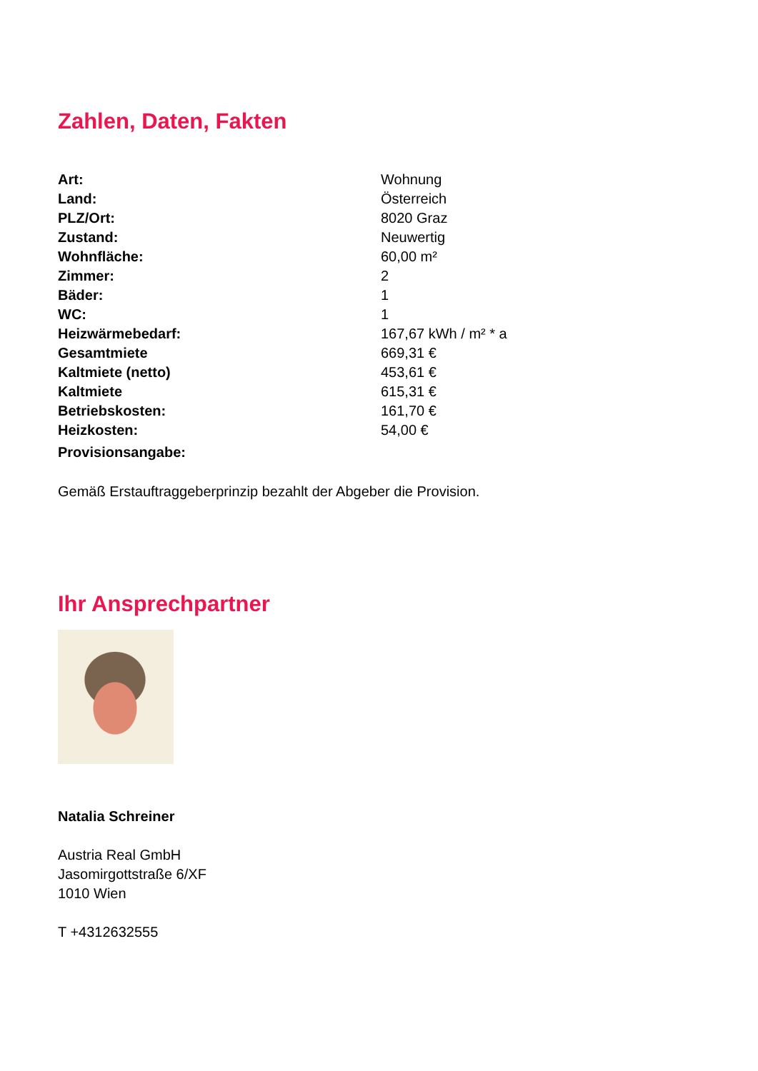Zahlen, Daten, Fakten
| Art: | Wohnung |
| Land: | Österreich |
| PLZ/Ort: | 8020 Graz |
| Zustand: | Neuwertig |
| Wohnfläche: | 60,00 m² |
| Zimmer: | 2 |
| Bäder: | 1 |
| WC: | 1 |
| Heizwärmebedarf: | 167,67 kWh / m² * a |
| Gesamtmiete | 669,31 € |
| Kaltmiete (netto) | 453,61 € |
| Kaltmiete | 615,31 € |
| Betriebskosten: | 161,70 € |
| Heizkosten: | 54,00 € |
| Provisionsangabe: | |
Gemäß Erstauftraggeberprinzip bezahlt der Abgeber die Provision.
Ihr Ansprechpartner
Natalia Schreiner
Austria Real GmbH
Jasomirgottstraße 6/XF
1010 Wien
T +4312632555